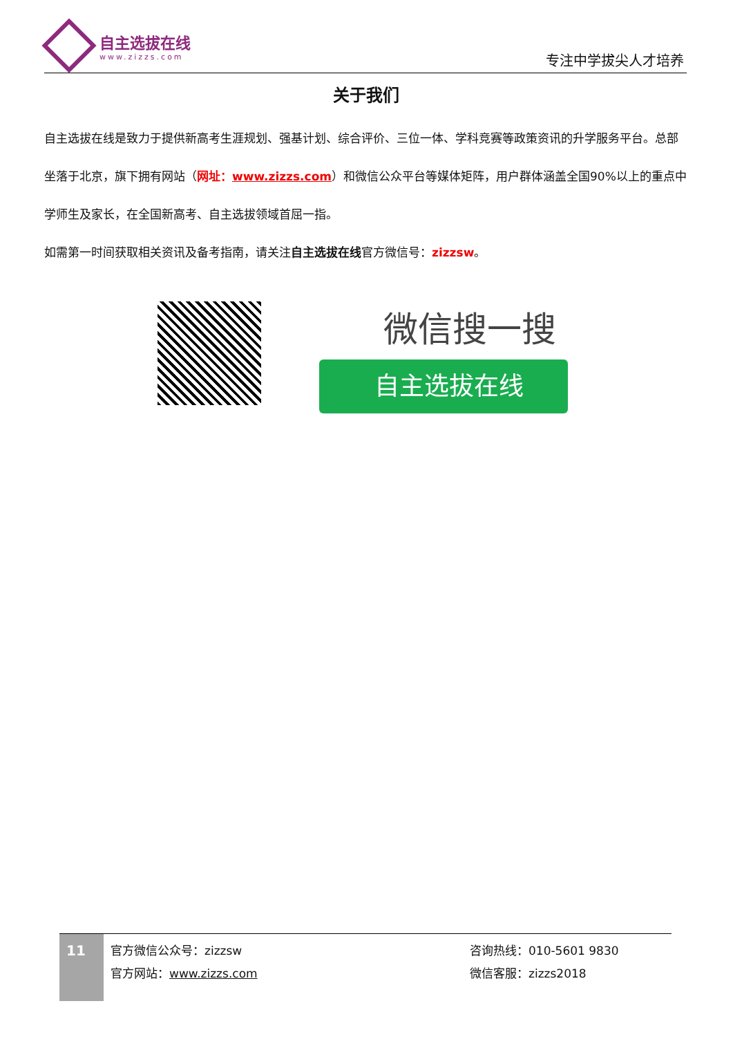自主选拔在线
www.zizzs.com
专注中学拔尖人才培养
关于我们
自主选拔在线是致力于提供新高考生涯规划、强基计划、综合评价、三位一体、学科竞赛等政策资讯的升学服务平台。总部坐落于北京，旗下拥有网站（网址：www.zizzs.com）和微信公众平台等媒体矩阵，用户群体涵盖全国90%以上的重点中学师生及家长，在全国新高考、自主选拔领域首屈一指。
如需第一时间获取相关资讯及备考指南，请关注自主选拔在线官方微信号：zizzsw。
微信搜一搜
自主选拔在线
11
官方微信公众号：zizzsw
官方网站：www.zizzs.com
咨询热线：010-5601 9830
微信客服：zizzs2018